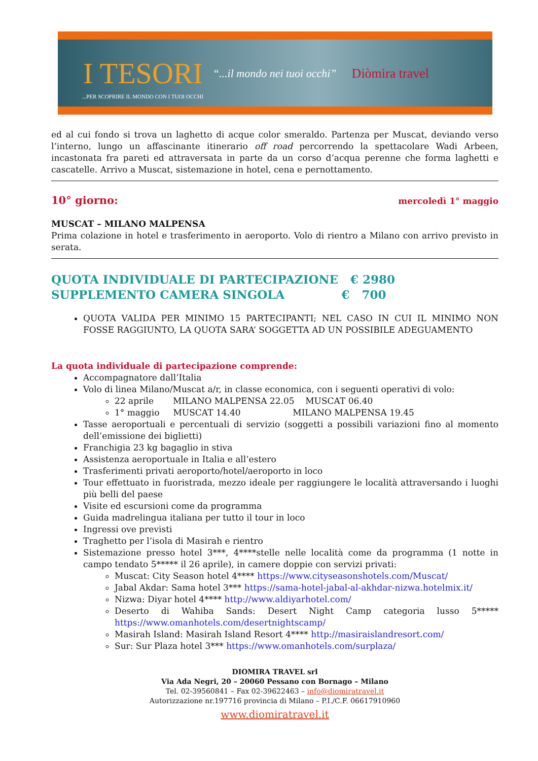I TESORI “...il mondo nei tuoi occhi” Diòmira travel...PER SCOPRIRE IL MONDO CON I TUOI OCCHI
ed al cui fondo si trova un laghetto di acque color smeraldo. Partenza per Muscat, deviando verso l’interno, lungo un affascinante itinerario off road percorrendo la spettacolare Wadi Arbeen, incastonata fra pareti ed attraversata in parte da un corso d’acqua perenne che forma laghetti e cascatelle. Arrivo a Muscat, sistemazione in hotel, cena e pernottamento.
10° giorno: mercoledì 1° maggio
MUSCAT – MILANO MALPENSA
Prima colazione in hotel e trasferimento in aeroporto. Volo di rientro a Milano con arrivo previsto in serata.
QUOTA INDIVIDUALE DI PARTECIPAZIONE € 2980
SUPPLEMENTO CAMERA SINGOLA € 700
QUOTA VALIDA PER MINIMO 15 PARTECIPANTI; NEL CASO IN CUI IL MINIMO NON FOSSE RAGGIUNTO, LA QUOTA SARA’ SOGGETTA AD UN POSSIBILE ADEGUAMENTO
La quota individuale di partecipazione comprende:
Accompagnatore dall’Italia
Volo di linea Milano/Muscat a/r, in classe economica, con i seguenti operativi di volo:
22 aprile MILANO MALPENSA 22.05 MUSCAT 06.40
1° maggio MUSCAT 14.40 MILANO MALPENSA 19.45
Tasse aeroportuali e percentuali di servizio (soggetti a possibili variazioni fino al momento dell’emissione dei biglietti)
Franchigia 23 kg bagaglio in stiva
Assistenza aeroportuale in Italia e all’estero
Trasferimenti privati aeroporto/hotel/aeroporto in loco
Tour effettuato in fuoristrada, mezzo ideale per raggiungere le località attraversando i luoghi più belli del paese
Visite ed escursioni come da programma
Guida madrelingua italiana per tutto il tour in loco
Ingressi ove previsti
Traghetto per l’isola di Masirah e rientro
Sistemazione presso hotel 3***, 4****stelle nelle località come da programma (1 notte in campo tendato 5***** il 26 aprile), in camere doppie con servizi privati:
Muscat: City Season hotel 4**** https://www.cityseasonshotels.com/Muscat/
Jabal Akdar: Sama hotel 3*** https://sama-hotel-jabal-al-akhdar-nizwa.hotelmix.it/
Nizwa: Diyar hotel 4**** http://www.aldiyarhotel.com/
Deserto di Wahiba Sands: Desert Night Camp categoria lusso 5***** https://www.omanhotels.com/desertnightscamp/
Masirah Island: Masirah Island Resort 4**** http://masiraislandresort.com/
Sur: Sur Plaza hotel 3*** https://www.omanhotels.com/surplaza/
DIOMIRA TRAVEL srl
Via Ada Negri, 20 – 20060 Pessano con Bornago – Milano
Tel. 02-39560841 – Fax 02-39622463 – info@diomiratravel.it
Autorizzazione nr.197716 provincia di Milano – P.I./C.F. 06617910960
www.diomiratravel.it